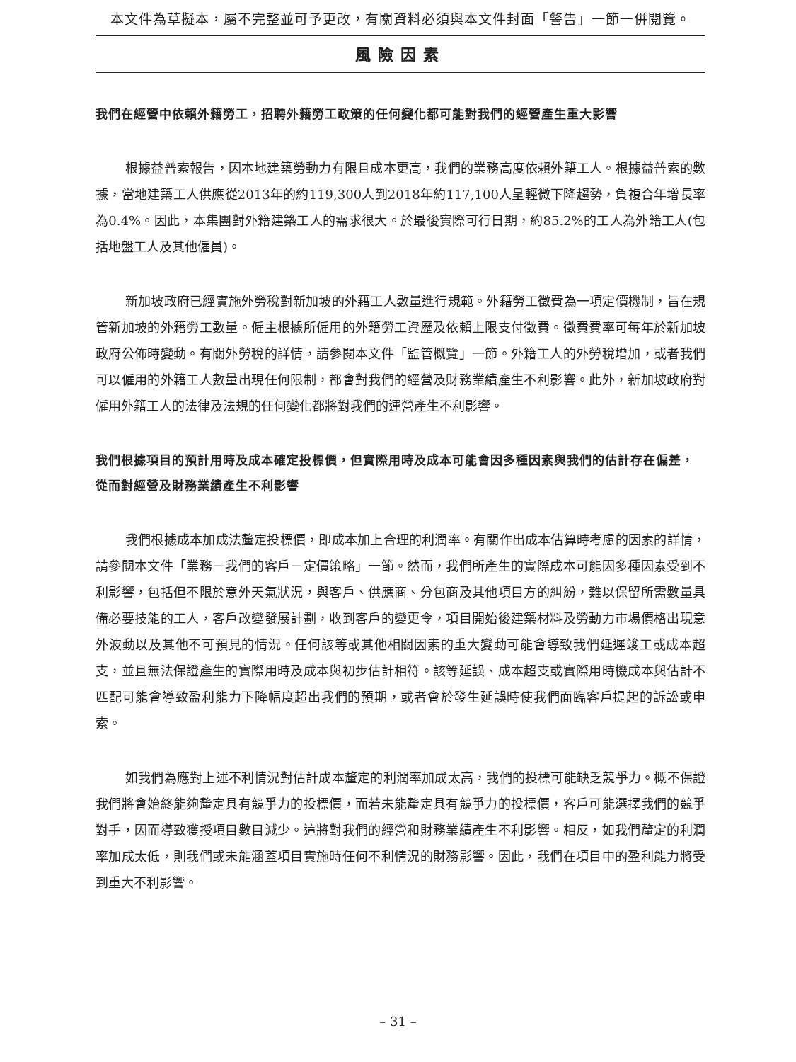本文件為草擬本，屬不完整並可予更改，有關資料必須與本文件封面「警告」一節一併閱覽。
風險因素
我們在經營中依賴外籍勞工，招聘外籍勞工政策的任何變化都可能對我們的經營產生重大影響
根據益普索報告，因本地建築勞動力有限且成本更高，我們的業務高度依賴外籍工人。根據益普索的數據，當地建築工人供應從2013年的約119,300人到2018年約117,100人呈輕微下降趨勢，負複合年增長率為0.4%。因此，本集團對外籍建築工人的需求很大。於最後實際可行日期，約85.2%的工人為外籍工人(包括地盤工人及其他僱員)。
新加坡政府已經實施外勞稅對新加坡的外籍工人數量進行規範。外籍勞工徵費為一項定價機制，旨在規管新加坡的外籍勞工數量。僱主根據所僱用的外籍勞工資歷及依賴上限支付徵費。徵費費率可每年於新加坡政府公佈時變動。有關外勞稅的詳情，請參閱本文件「監管概覽」一節。外籍工人的外勞稅增加，或者我們可以僱用的外籍工人數量出現任何限制，都會對我們的經營及財務業績產生不利影響。此外，新加坡政府對僱用外籍工人的法律及法規的任何變化都將對我們的運營產生不利影響。
我們根據項目的預計用時及成本確定投標價，但實際用時及成本可能會因多種因素與我們的估計存在偏差，從而對經營及財務業績產生不利影響
我們根據成本加成法釐定投標價，即成本加上合理的利潤率。有關作出成本估算時考慮的因素的詳情，請參閱本文件「業務－我們的客戶－定價策略」一節。然而，我們所產生的實際成本可能因多種因素受到不利影響，包括但不限於意外天氣狀況，與客戶、供應商、分包商及其他項目方的糾紛，難以保留所需數量具備必要技能的工人，客戶改變發展計劃，收到客戶的變更令，項目開始後建築材料及勞動力市場價格出現意外波動以及其他不可預見的情況。任何該等或其他相關因素的重大變動可能會導致我們延遲竣工或成本超支，並且無法保證產生的實際用時及成本與初步估計相符。該等延誤、成本超支或實際用時機成本與估計不匹配可能會導致盈利能力下降幅度超出我們的預期，或者會於發生延誤時使我們面臨客戶提起的訴訟或申索。
如我們為應對上述不利情況對估計成本釐定的利潤率加成太高，我們的投標可能缺乏競爭力。概不保證我們將會始終能夠釐定具有競爭力的投標價，而若未能釐定具有競爭力的投標價，客戶可能選擇我們的競爭對手，因而導致獲授項目數目減少。這將對我們的經營和財務業績產生不利影響。相反，如我們釐定的利潤率加成太低，則我們或未能涵蓋項目實施時任何不利情況的財務影響。因此，我們在項目中的盈利能力將受到重大不利影響。
– 31 –